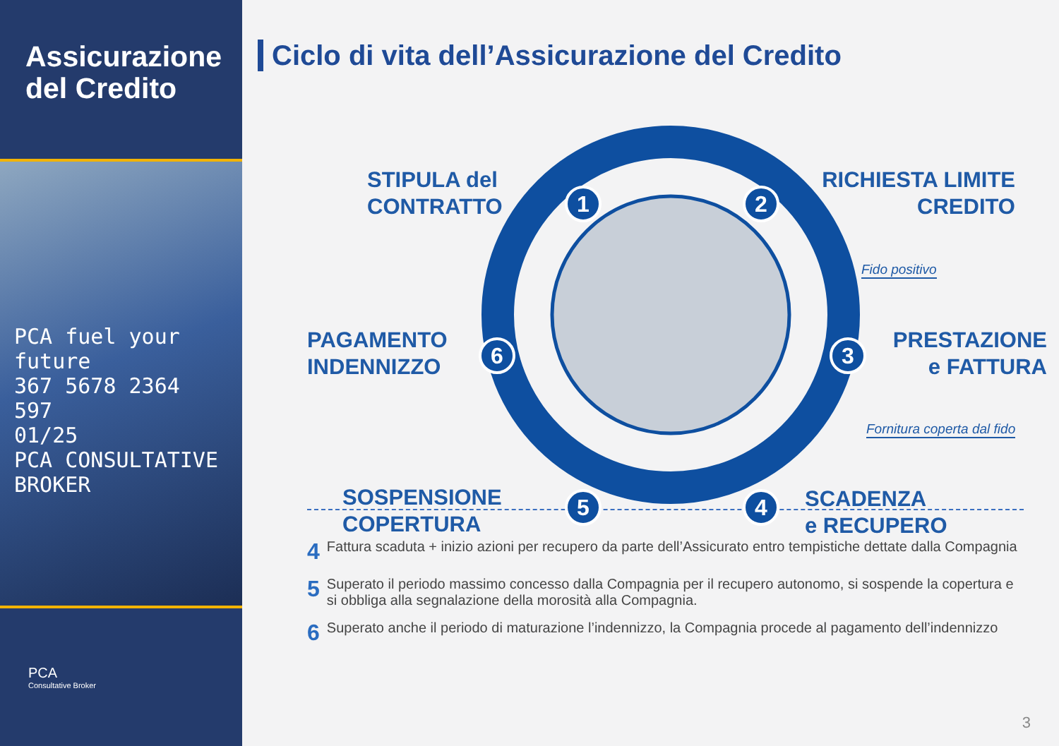Assicurazione del Credito
PCA fuel your future
367 5678 2364 597
01/25
PCA CONSULTATIVE BROKER
PCA
Consultative Broker
Ciclo di vita dell’Assicurazione del Credito
STIPULA del
CONTRATTO
1 2
RICHIESTA LIMITE
CREDITO
Fido positivo
PAGAMENTO
INDENNIZZO
6 3
PRESTAZIONE
e FATTURA
Fornitura coperta dal fido
SOSPENSIONE
COPERTURA
5 4
SCADENZA
e RECUPERO
4 Fattura scaduta + inizio azioni per recupero da parte dell’Assicurato entro tempistiche dettate dalla Compagnia
5 Superato il periodo massimo concesso dalla Compagnia per il recupero autonomo, si sospende la copertura e si obbliga alla segnalazione della morosità alla Compagnia.
6 Superato anche il periodo di maturazione l’indennizzo, la Compagnia procede al pagamento dell’indennizzo
3